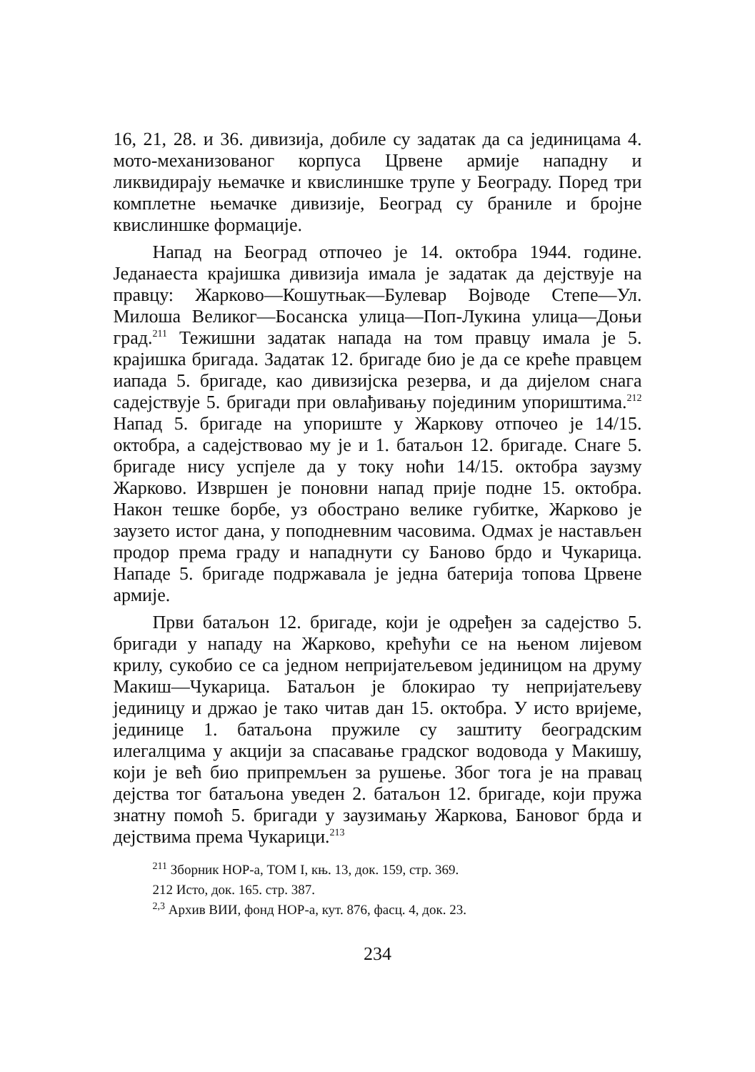16, 21, 28. и 36. дивизија, добиле су задатак да са јединицама 4. мото-механизованог корпуса Црвене армије нападну и ликвидирају њемачке и квислиншке трупе у Београду. Поред три комплетне њемачке дивизије, Београд су браниле и бројне квислиншке формације.
Напад на Београд отпочео је 14. октобра 1944. године. Једанаеста крајишка дивизија имала је задатак да дејствује на правцу: Жарково—Кошутњак—Булевар Војводе Степе—Ул. Милоша Великог—Босанска улица—Поп-Лукина улица—Доњи град.<sup>211</sup> Тежишни задатак напада на том правцу имала је 5. крајишка бригада. Задатак 12. бригаде био је да се креће правцем иапада 5. бригаде, као дивизијска резерва, и да дијелом снага садејствује 5. бригади при овлађивању појединим упориштима.<sup>212</sup> Напад 5. бригаде на упориште у Жаркову отпочео је 14/15. октобра, а садејствовао му је и 1. батаљон 12. бригаде. Снаге 5. бригаде нису успјеле да у току ноћи 14/15. октобра заузму Жарково. Извршен је поновни напад прије подне 15. октобра. Након тешке борбе, уз обострано велике губитке, Жарково је заузето истог дана, у поподневним часовима. Одмах је настављен продор према граду и нападнути су Баново брдо и Чукарица. Нападе 5. бригаде подржавала је једна батерија топова Црвене армије.
Први батаљон 12. бригаде, који је одређен за садејство 5. бригади у нападу на Жарково, крећући се на њеном лијевом крилу, сукобио се са једном непријатељевом јединицом на друму Макиш—Чукарица. Батаљон је блокирао ту непријатељеву јединицу и држао је тако читав дан 15. октобра. У исто вријеме, јединице 1. батаљона пружиле су заштиту београдским илегалцима у акцији за спасавање градског водовода у Макишу, који је већ био припремљен за рушење. Због тога је на правац дејства тог батаљона уведен 2. батаљон 12. бригаде, који пружа знатну помоћ 5. бригади у заузимању Жаркова, Бановог брда и дејствима према Чукарици.<sup>213</sup>
<sup>211</sup> Зборник НОР-а, ТОМ I, књ. 13, док. 159, стр. 369.
212 Исто, док. 165. стр. 387.
<sup>2,3</sup> Архив ВИИ, фонд НОР-а, кут. 876, фасц. 4, док. 23.
234